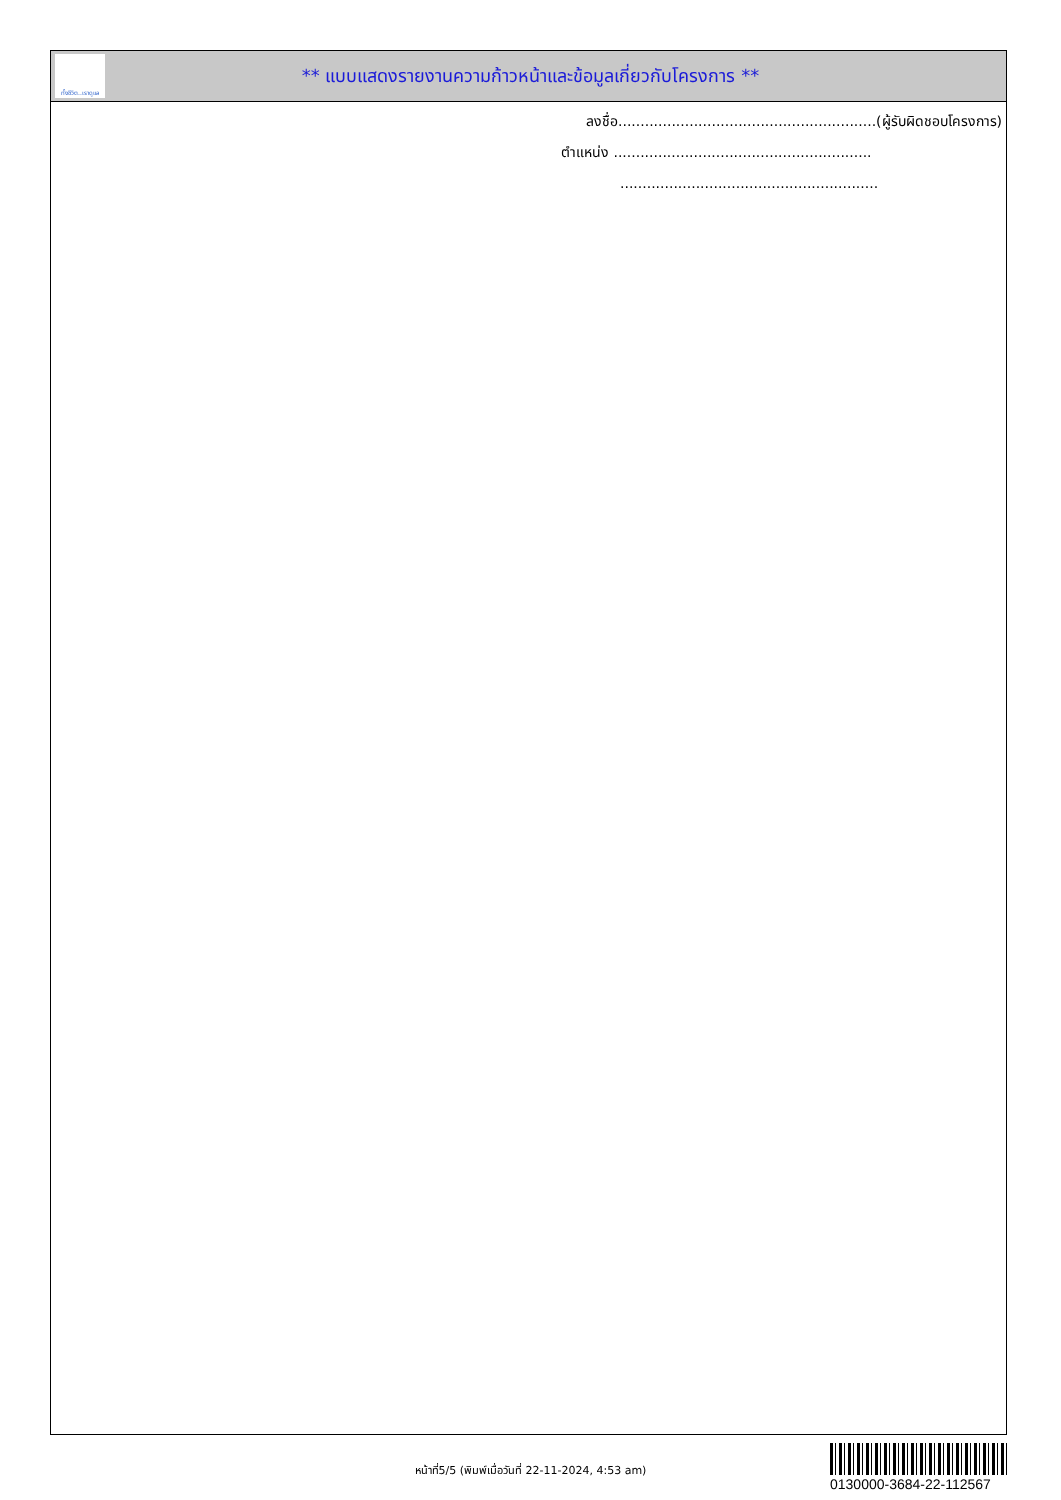ทั้งชีวิต..เราดูแล
** แบบแสดงรายงานความก้าวหน้าและข้อมูลเกี่ยวกับโครงการ **
ลงชื่อ..........................................................(ผู้รับผิดชอบโครงการ)
ตำแหน่ง ..........................................................
..........................................................
หน้าที่5/5 (พิมพ์เมื่อวันที่ 22-11-2024, 4:53 am)
0130000-3684-22-112567